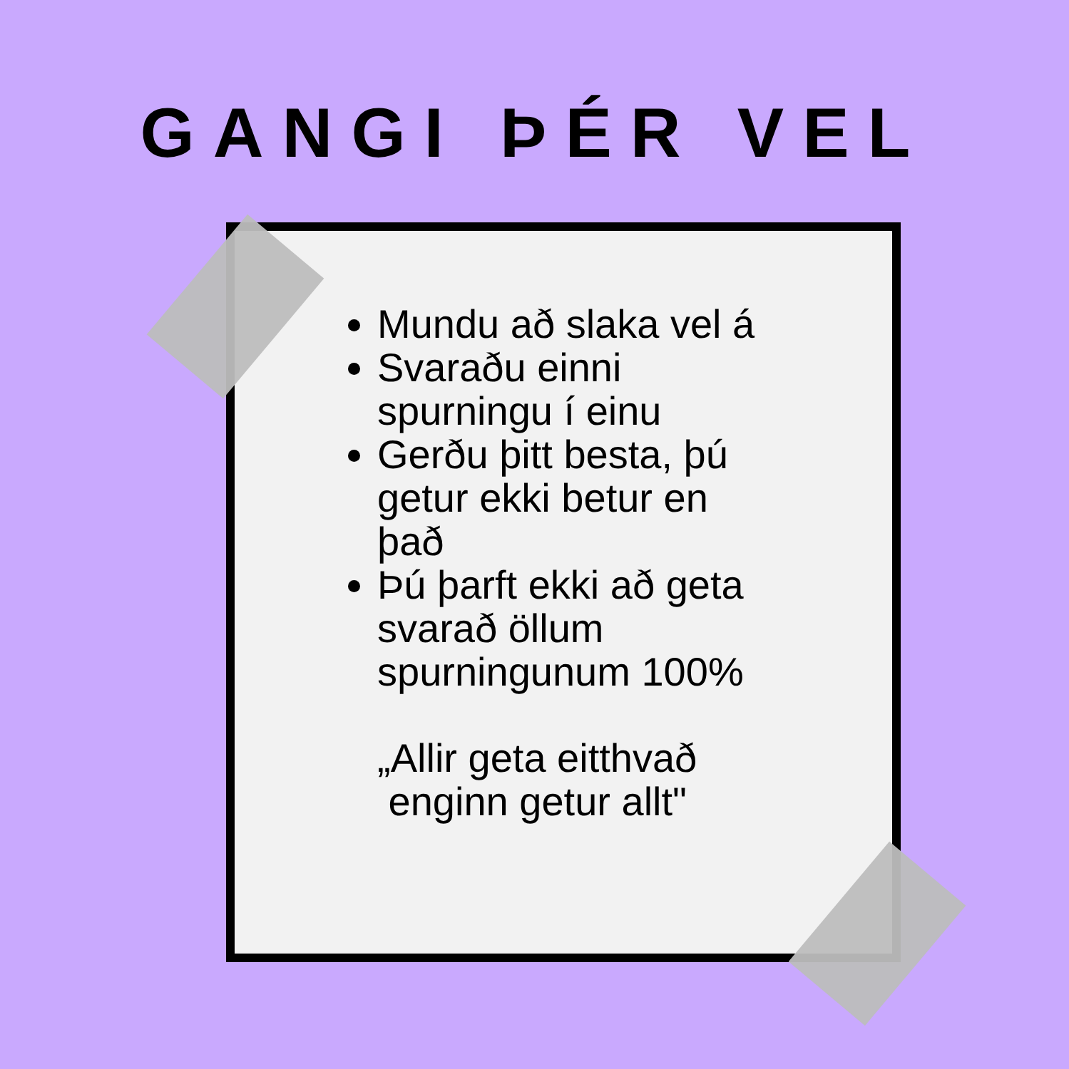GANGI ÞÉR VEL
Mundu að slaka vel á
Svaraðu einni spurningu í einu
Gerðu þitt besta, þú getur ekki betur en það
Þú þarft ekki að geta svarað öllum spurningunum 100%
„Allir geta eitthvað
enginn getur allt"